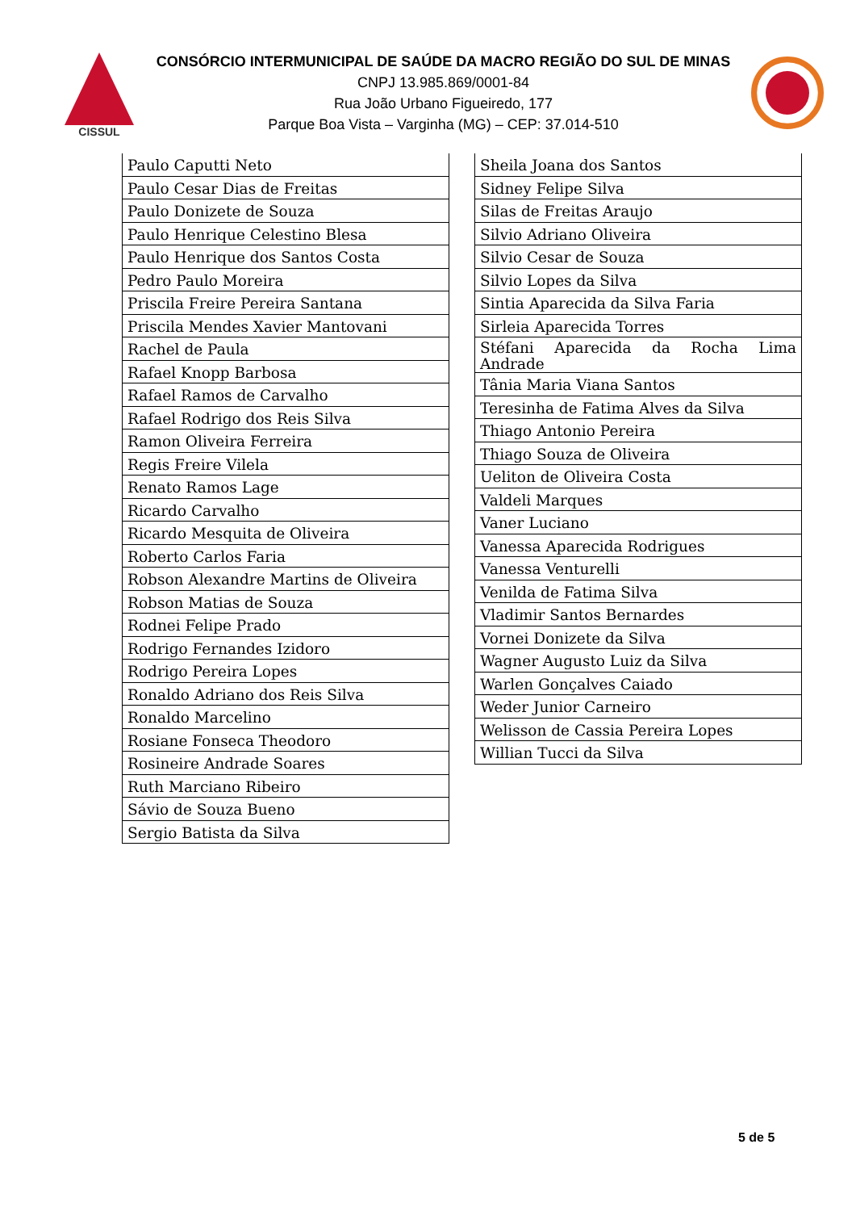CISSUL
CONSÓRCIO INTERMUNICIPAL DE SAÚDE DA MACRO REGIÃO DO SUL DE MINAS
CNPJ 13.985.869/0001-84
Rua João Urbano Figueiredo, 177
Parque Boa Vista – Varginha (MG) – CEP: 37.014-510
| Paulo Caputti Neto |
| Paulo Cesar Dias de Freitas |
| Paulo Donizete de Souza |
| Paulo Henrique Celestino Blesa |
| Paulo Henrique dos Santos Costa |
| Pedro Paulo Moreira |
| Priscila Freire Pereira Santana |
| Priscila Mendes Xavier Mantovani |
| Rachel de Paula |
| Rafael Knopp Barbosa |
| Rafael Ramos de Carvalho |
| Rafael Rodrigo dos Reis Silva |
| Ramon Oliveira Ferreira |
| Regis Freire Vilela |
| Renato Ramos Lage |
| Ricardo Carvalho |
| Ricardo Mesquita de Oliveira |
| Roberto Carlos Faria |
| Robson Alexandre Martins de Oliveira |
| Robson Matias de Souza |
| Rodnei Felipe Prado |
| Rodrigo Fernandes Izidoro |
| Rodrigo Pereira Lopes |
| Ronaldo Adriano dos Reis Silva |
| Ronaldo Marcelino |
| Rosiane Fonseca Theodoro |
| Rosineire Andrade Soares |
| Ruth Marciano Ribeiro |
| Sávio de Souza Bueno |
| Sergio Batista da Silva |
| Sheila Joana dos Santos |
| Sidney Felipe Silva |
| Silas de Freitas Araujo |
| Silvio Adriano Oliveira |
| Silvio Cesar de Souza |
| Silvio Lopes da Silva |
| Sintia Aparecida da Silva Faria |
| Sirleia Aparecida Torres |
| Stéfani Aparecida da Rocha Lima Andrade |
| Tânia Maria Viana Santos |
| Teresinha de Fatima Alves da Silva |
| Thiago Antonio Pereira |
| Thiago Souza de Oliveira |
| Ueliton de Oliveira Costa |
| Valdeli Marques |
| Vaner Luciano |
| Vanessa Aparecida Rodrigues |
| Vanessa Venturelli |
| Venilda de Fatima Silva |
| Vladimir Santos Bernardes |
| Vornei Donizete da Silva |
| Wagner Augusto Luiz da Silva |
| Warlen Gonçalves Caiado |
| Weder Junior Carneiro |
| Welisson de Cassia Pereira Lopes |
| Willian Tucci da Silva |
5 de 5